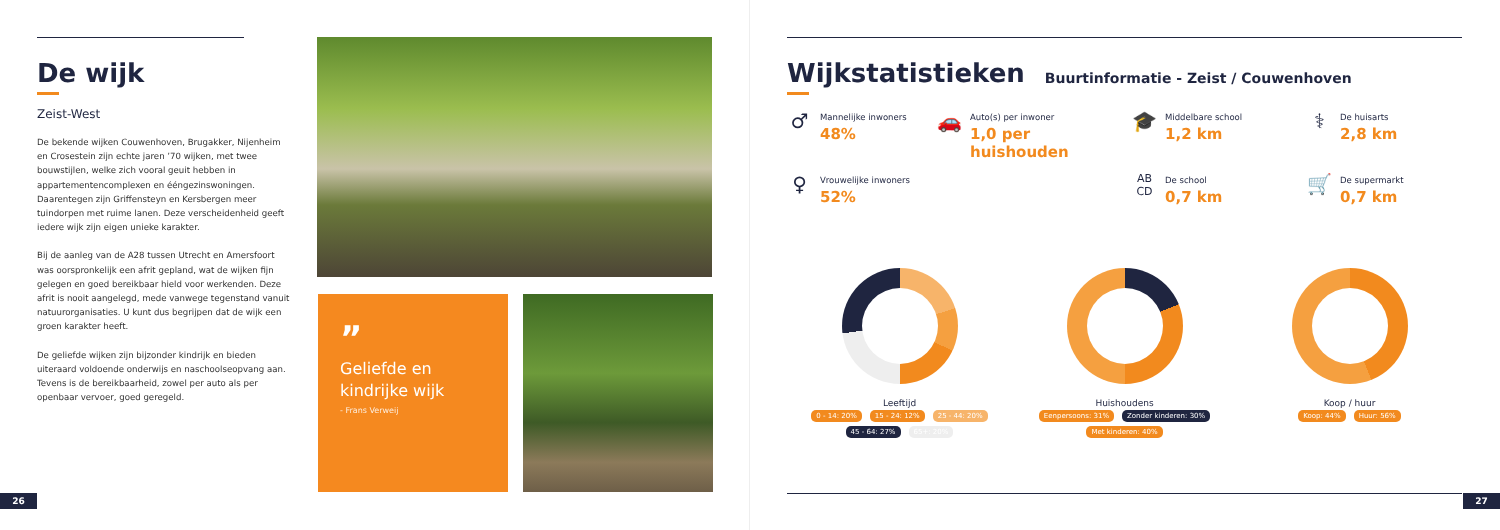De wijk
Zeist-West
De bekende wijken Couwenhoven, Brugakker, Nijenheim en Crosestein zijn echte jaren ’70 wijken, met twee bouwstijlen, welke zich vooral geuit hebben in appartementencomplexen en ééngezinswoningen. Daarentegen zijn Griffensteyn en Kersbergen meer tuindorpen met ruime lanen. Deze verscheidenheid geeft iedere wijk zijn eigen unieke karakter.
Bij de aanleg van de A28 tussen Utrecht en Amersfoort was oorspronkelijk een afrit gepland, wat de wijken fijn gelegen en goed bereikbaar hield voor werkenden. Deze afrit is nooit aangelegd, mede vanwege tegenstand vanuit natuurorganisaties. U kunt dus begrijpen dat de wijk een groen karakter heeft.
De geliefde wijken zijn bijzonder kindrijk en bieden uiteraard voldoende onderwijs en naschoolseopvang aan. Tevens is de bereikbaarheid, zowel per auto als per openbaar vervoer, goed geregeld.
”
Geliefde en kindrijke wijk
- Frans Verweij
26
Wijkstatistieken
Buurtinformatie - Zeist / Couwenhoven
♂
Mannelijke inwoners
48%
🚗
Auto(s) per inwoner
1,0 per huishouden
🎓
Middelbare school
1,2 km
⚕
De huisarts
2,8 km
♀
Vrouwelijke inwoners
52%
AB
CD
De school
0,7 km
🛒
De supermarkt
0,7 km
Leeftijd
0 - 14: 20% 15 - 24: 12% 25 - 44: 20% 45 - 64: 27% 65+: 20%
Huishoudens
Eenpersoons: 31% Zonder kinderen: 30% Met kinderen: 40%
Koop / huur
Koop: 44% Huur: 56%
27